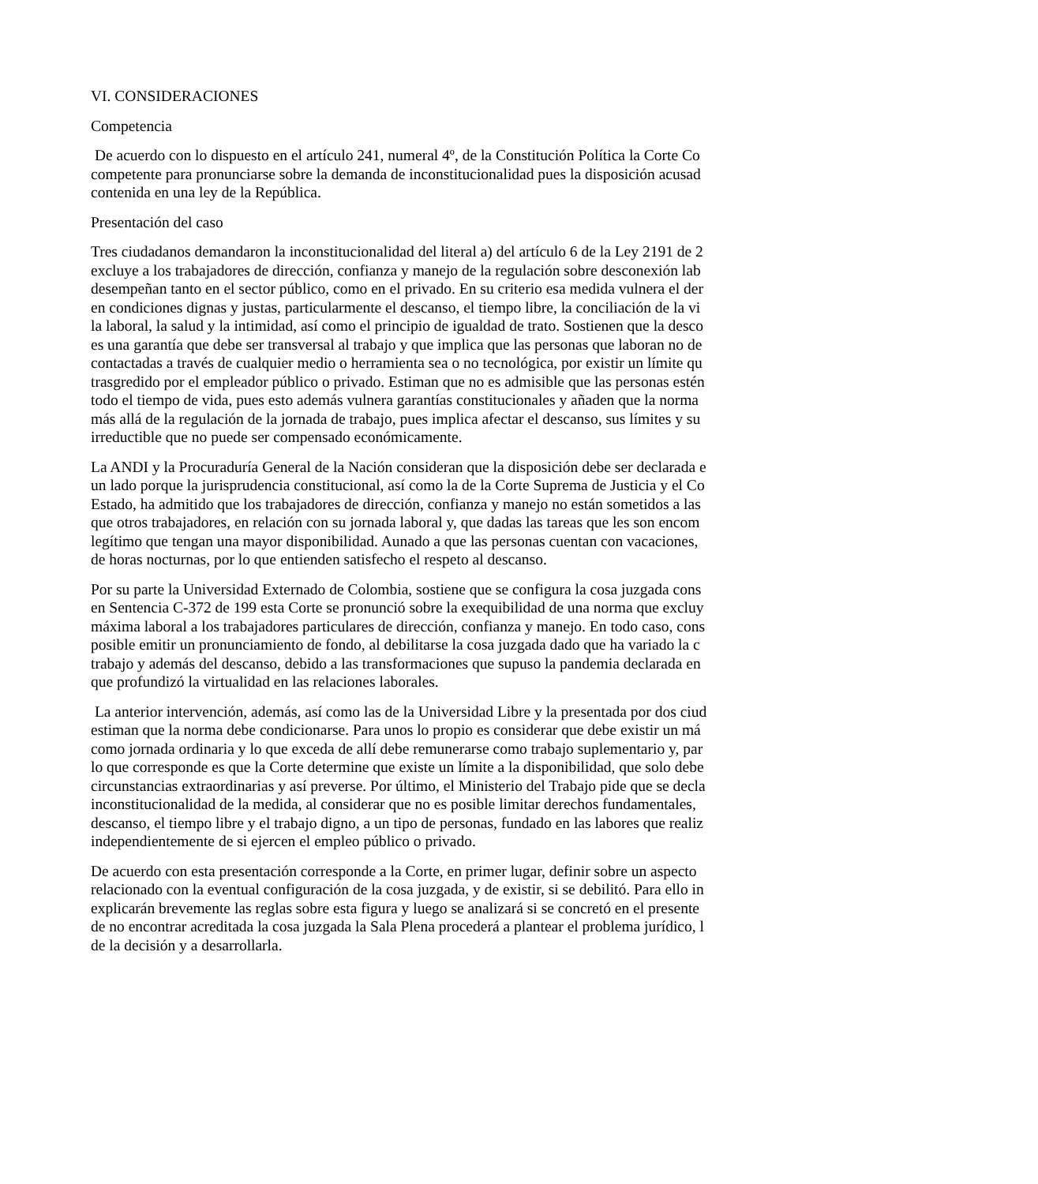VI. CONSIDERACIONES
Competencia
De acuerdo con lo dispuesto en el artículo 241, numeral 4º, de la Constitución Política la Corte Co
competente para pronunciarse sobre la demanda de inconstitucionalidad pues la disposición acusad
contenida en una ley de la República.
Presentación del caso
Tres ciudadanos demandaron la inconstitucionalidad del literal a) del artículo 6 de la Ley 2191 de 2
excluye a los trabajadores de dirección, confianza y manejo de la regulación sobre desconexión lab
desempeñan tanto en el sector público, como en el privado. En su criterio esa medida vulnera el der
en condiciones dignas y justas, particularmente el descanso, el tiempo libre, la conciliación de la vi
la laboral, la salud y la intimidad, así como el principio de igualdad de trato. Sostienen que la desco
es una garantía que debe ser transversal al trabajo y que implica que las personas que laboran no de
contactadas a través de cualquier medio o herramienta sea o no tecnológica, por existir un límite qu
trasgredido por el empleador público o privado. Estiman que no es admisible que las personas estén
todo el tiempo de vida, pues esto además vulnera garantías constitucionales y añaden que la norma
más allá de la regulación de la jornada de trabajo, pues implica afectar el descanso, sus límites y su
irreductible que no puede ser compensado económicamente.
La ANDI y la Procuraduría General de la Nación consideran que la disposición debe ser declarada e
un lado porque la jurisprudencia constitucional, así como la de la Corte Suprema de Justicia y el Co
Estado, ha admitido que los trabajadores de dirección, confianza y manejo no están sometidos a las
que otros trabajadores, en relación con su jornada laboral y, que dadas las tareas que les son encom
legítimo que tengan una mayor disponibilidad. Aunado a que las personas cuentan con vacaciones,
de horas nocturnas, por lo que entienden satisfecho el respeto al descanso.
Por su parte la Universidad Externado de Colombia, sostiene que se configura la cosa juzgada cons
en Sentencia C-372 de 199 esta Corte se pronunció sobre la exequibilidad de una norma que excluy
máxima laboral a los trabajadores particulares de dirección, confianza y manejo. En todo caso, cons
posible emitir un pronunciamiento de fondo, al debilitarse la cosa juzgada dado que ha variado la c
trabajo y además del descanso, debido a las transformaciones que supuso la pandemia declarada en
que profundizó la virtualidad en las relaciones laborales.
La anterior intervención, además, así como las de la Universidad Libre y la presentada por dos ciud
estiman que la norma debe condicionarse. Para unos lo propio es considerar que debe existir un má
como jornada ordinaria y lo que exceda de allí debe remunerarse como trabajo suplementario y, par
lo que corresponde es que la Corte determine que existe un límite a la disponibilidad, que solo debe
circunstancias extraordinarias y así preverse. Por último, el Ministerio del Trabajo pide que se decla
inconstitucionalidad de la medida, al considerar que no es posible limitar derechos fundamentales,
descanso, el tiempo libre y el trabajo digno, a un tipo de personas, fundado en las labores que realiz
independientemente de si ejercen el empleo público o privado.
De acuerdo con esta presentación corresponde a la Corte, en primer lugar, definir sobre un aspecto
relacionado con la eventual configuración de la cosa juzgada, y de existir, si se debilitó. Para ello in
explicarán brevemente las reglas sobre esta figura y luego se analizará si se concretó en el presente
de no encontrar acreditada la cosa juzgada la Sala Plena procederá a plantear el problema jurídico, l
de la decisión y a desarrollarla.